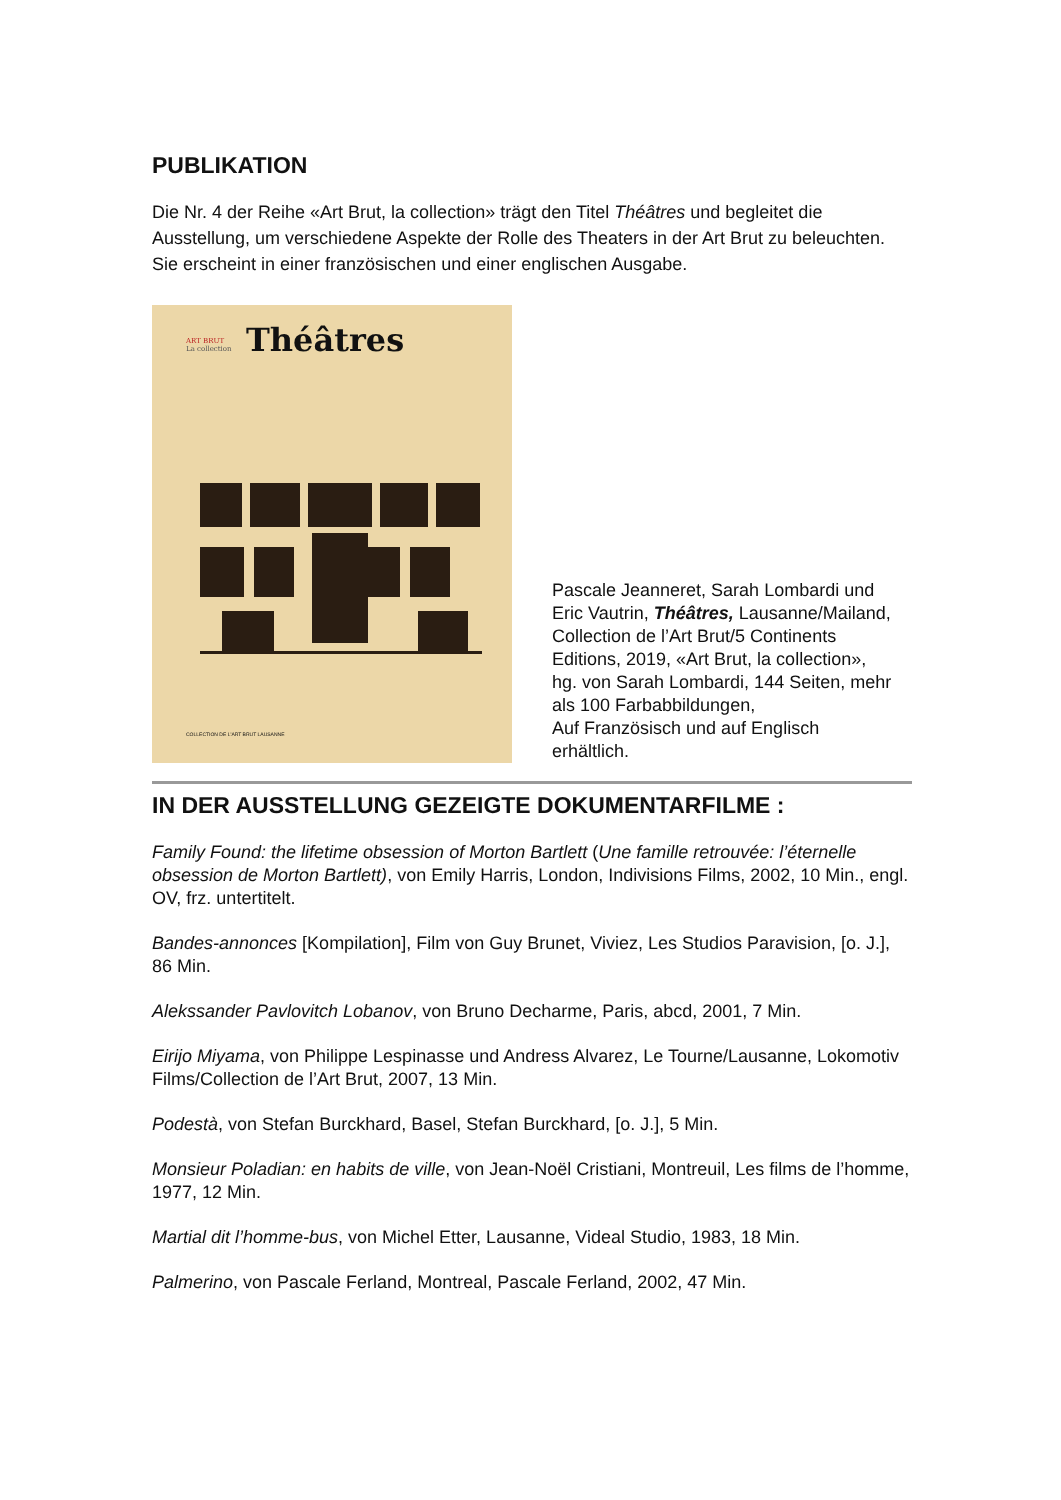PUBLIKATION
Die Nr. 4 der Reihe «Art Brut, la collection» trägt den Titel Théâtres und begleitet die Ausstellung, um verschiedene Aspekte der Rolle des Theaters in der Art Brut zu beleuchten. Sie erscheint in einer französischen und einer englischen Ausgabe.
ART BRUT
La collection
Théâtres
COLLECTION DE L'ART BRUT LAUSANNE
Pascale Jeanneret, Sarah Lombardi und Eric Vautrin, Théâtres, Lausanne/Mailand, Collection de l’Art Brut/5 Continents Editions, 2019, «Art Brut, la collection», hg. von Sarah Lombardi, 144 Seiten, mehr als 100 Farbabbildungen,
Auf Französisch und auf Englisch erhältlich.
IN DER AUSSTELLUNG GEZEIGTE DOKUMENTARFILME :
Family Found: the lifetime obsession of Morton Bartlett (Une famille retrouvée: l’éternelle obsession de Morton Bartlett), von Emily Harris, London, Indivisions Films, 2002, 10 Min., engl. OV, frz. untertitelt.
Bandes-annonces [Kompilation], Film von Guy Brunet, Viviez, Les Studios Paravision, [o. J.], 86 Min.
Alekssander Pavlovitch Lobanov, von Bruno Decharme, Paris, abcd, 2001, 7 Min.
Eirijo Miyama, von Philippe Lespinasse und Andress Alvarez, Le Tourne/Lausanne, Lokomotiv Films/Collection de l’Art Brut, 2007, 13 Min.
Podestà, von Stefan Burckhard, Basel, Stefan Burckhard, [o. J.], 5 Min.
Monsieur Poladian: en habits de ville, von Jean-Noël Cristiani, Montreuil, Les films de l’homme, 1977, 12 Min.
Martial dit l’homme-bus, von Michel Etter, Lausanne, Videal Studio, 1983, 18 Min.
Palmerino, von Pascale Ferland, Montreal, Pascale Ferland, 2002, 47 Min.